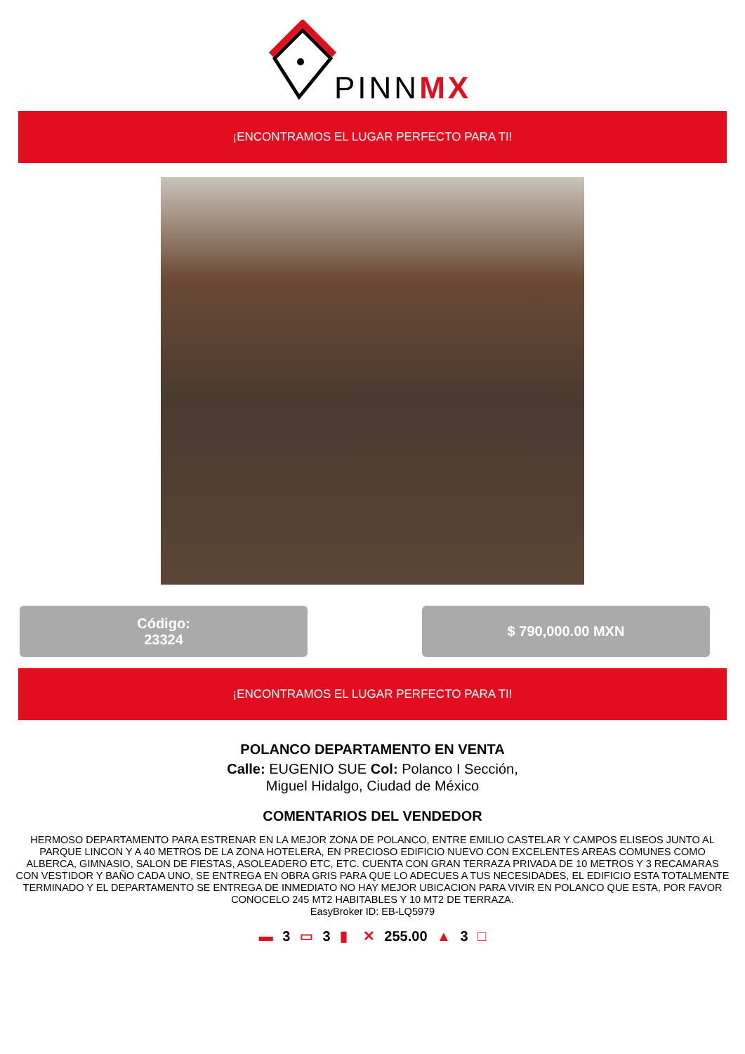PINNMX
¡ENCONTRAMOS EL LUGAR PERFECTO PARA TI!
Código:
23324
$ 790,000.00 MXN
¡ENCONTRAMOS EL LUGAR PERFECTO PARA TI!
POLANCO DEPARTAMENTO EN VENTA
Calle: EUGENIO SUE Col: Polanco I Sección,
Miguel Hidalgo, Ciudad de México
COMENTARIOS DEL VENDEDOR
HERMOSO DEPARTAMENTO PARA ESTRENAR EN LA MEJOR ZONA DE POLANCO, ENTRE EMILIO CASTELAR Y CAMPOS ELISEOS JUNTO AL PARQUE LINCON Y A 40 METROS DE LA ZONA HOTELERA, EN PRECIOSO EDIFICIO NUEVO CON EXCELENTES AREAS COMUNES COMO ALBERCA, GIMNASIO, SALON DE FIESTAS, ASOLEADERO ETC, ETC. CUENTA CON GRAN TERRAZA PRIVADA DE 10 METROS Y 3 RECAMARAS CON VESTIDOR Y BAÑO CADA UNO, SE ENTREGA EN OBRA GRIS PARA QUE LO ADECUES A TUS NECESIDADES, EL EDIFICIO ESTA TOTALMENTE TERMINADO Y EL DEPARTAMENTO SE ENTREGA DE INMEDIATO NO HAY MEJOR UBICACION PARA VIVIR EN POLANCO QUE ESTA, POR FAVOR CONOCELO 245 MT2 HABITABLES Y 10 MT2 DE TERRAZA.
EasyBroker ID: EB-LQ5979
▬ 3 ▭ 3 ▮ ✕ 255.00 ▲ 3 □